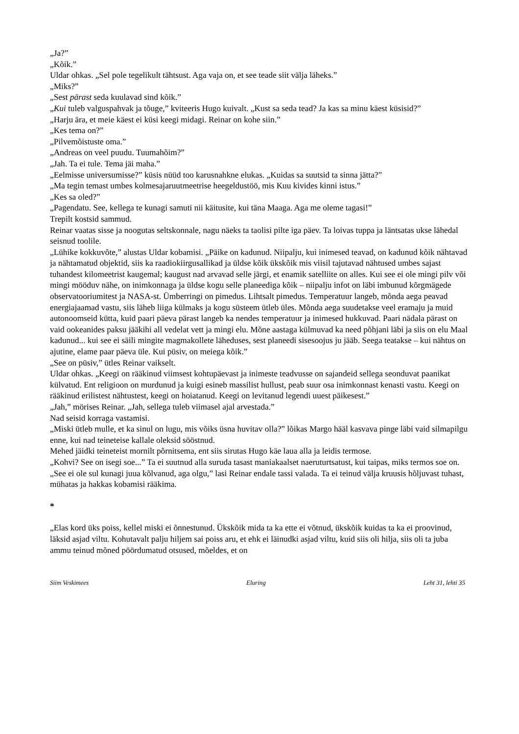„Ja?”
„Kõik.”
Uldar ohkas. „Sel pole tegelikult tähtsust. Aga vaja on, et see teade siit välja läheks.”
„Miks?”
„Sest pärast seda kuulavad sind kõik.”
„Kui tuleb valguspahvak ja tõuge,” kviteeris Hugo kuivalt. „Kust sa seda tead? Ja kas sa minu käest küsisid?”
„Harju ära, et meie käest ei küsi keegi midagi. Reinar on kohe siin.”
„Kes tema on?”
„Pilvemõistuste oma.”
„Andreas on veel puudu. Tuumahõim?”
„Jah. Ta ei tule. Tema jäi maha.”
„Eelmisse universumisse?” küsis nüüd too karusnahkne elukas. „Kuidas sa suutsid ta sinna jätta?”
„Ma tegin temast umbes kolmesajaruutmeetrise heegeldustöö, mis Kuu kivides kinni istus.”
„Kes sa oled?”
„Pagendatu. See, kellega te kunagi samuti nii käitusite, kui täna Maaga. Aga me oleme tagasi!”
Trepilt kostsid sammud.
Reinar vaatas sisse ja noogutas seltskonnale, nagu näeks ta taolisi pilte iga päev. Ta loivas tuppa ja läntsatas ukse lähedal seisnud toolile.
„Lühike kokkuvõte,” alustas Uldar kobamisi. „Päike on kadunud. Niipalju, kui inimesed teavad, on kadunud kõik nähtavad ja nähtamatud objektid, siis ka raadiokiirgusallikad ja üldse kõik ükskõik mis viisil tajutavad nähtused umbes sajast tuhandest kilomeetrist kaugemal; kaugust nad arvavad selle järgi, et enamik satelliite on alles. Kui see ei ole mingi pilv või mingi mööduv nähe, on inimkonnaga ja üldse kogu selle planeediga kõik – niipalju infot on läbi imbunud kõrgmägede observatooriumitest ja NASA-st. Ümberringi on pimedus. Lihtsalt pimedus. Temperatuur langeb, mõnda aega peavad energiajaamad vastu, siis läheb liiga külmaks ja kogu süsteem ütleb üles. Mõnda aega suudetakse veel eramaju ja muid autonoomseid kütta, kuid paari päeva pärast langeb ka nendes temperatuur ja inimesed hukkuvad. Paari nädala pärast on vaid ookeanides paksu jääkihi all vedelat vett ja mingi elu. Mõne aastaga külmuvad ka need põhjani läbi ja siis on elu Maal kadunud... kui see ei säili mingite magmakollete läheduses, sest planeedi sisesoojus ju jääb. Seega teatakse – kui nähtus on ajutine, elame paar päeva üle. Kui püsiv, on meiega kõik.”
„See on püsiv,” ütles Reinar vaikselt.
Uldar ohkas. „Keegi on rääkinud viimsest kohtupäevast ja inimeste teadvusse on sajandeid sellega seonduvat paanikat külvatud. Ent religioon on murdunud ja kuigi esineb massilist hullust, peab suur osa inimkonnast kenasti vastu. Keegi on rääkinud erilistest nähtustest, keegi on hoiatanud. Keegi on levitanud legendi uuest päikesest.”
„Jah,” mörises Reinar. „Jah, sellega tuleb viimasel ajal arvestada.”
Nad seisid korraga vastamisi.
„Miski ütleb mulle, et ka sinul on lugu, mis võiks üsna huvitav olla?” lõikas Margo hääl kasvava pinge läbi vaid silmapilgu enne, kui nad teineteise kallale oleksid sööstnud.
Mehed jäidki teineteist mornilt põrnitsema, ent siis sirutas Hugo käe laua alla ja leidis termose.
„Kohvi? See on isegi soe...” Ta ei suutnud alla suruda tasast maniakaalset naeruturtsatust, kui taipas, miks termos soe on.
„See ei ole sul kunagi juua kõlvanud, aga olgu,” lasi Reinar endale tassi valada. Ta ei teinud välja kruusis hõljuvast tuhast, mühatas ja hakkas kobamisi rääkima.
*
„Elas kord üks poiss, kellel miski ei õnnestunud. Ükskõik mida ta ka ette ei võtnud, ükskõik kuidas ta ka ei proovinud, läksid asjad viltu. Kohutavalt palju hiljem sai poiss aru, et ehk ei läinudki asjad viltu, kuid siis oli hilja, siis oli ta juba ammu teinud mõned pöördumatud otsused, mõeldes, et on
Siim Veskimees Eluring Leht 31, lehti 35